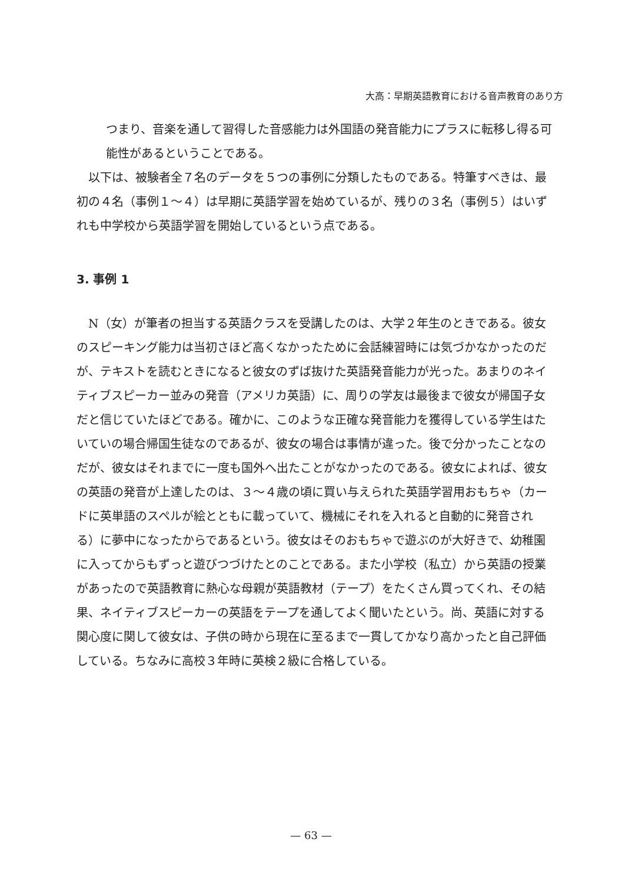大高：早期英語教育における音声教育のあり方
つまり、音楽を通して習得した音感能力は外国語の発音能力にプラスに転移し得る可能性があるということである。
　以下は、被験者全７名のデータを５つの事例に分類したものである。特筆すべきは、最初の４名（事例１～４）は早期に英語学習を始めているが、残りの３名（事例５）はいずれも中学校から英語学習を開始しているという点である。
3. 事例 1
　N（女）が筆者の担当する英語クラスを受講したのは、大学２年生のときである。彼女のスピーキング能力は当初さほど高くなかったために会話練習時には気づかなかったのだが、テキストを読むときになると彼女のずば抜けた英語発音能力が光った。あまりのネイティブスピーカー並みの発音（アメリカ英語）に、周りの学友は最後まで彼女が帰国子女だと信じていたほどである。確かに、このような正確な発音能力を獲得している学生はたいていの場合帰国生徒なのであるが、彼女の場合は事情が違った。後で分かったことなのだが、彼女はそれまでに一度も国外へ出たことがなかったのである。彼女によれば、彼女の英語の発音が上達したのは、３～４歳の頃に買い与えられた英語学習用おもちゃ（カードに英単語のスペルが絵とともに載っていて、機械にそれを入れると自動的に発音される）に夢中になったからであるという。彼女はそのおもちゃで遊ぶのが大好きで、幼稚園に入ってからもずっと遊びつづけたとのことである。また小学校（私立）から英語の授業があったので英語教育に熱心な母親が英語教材（テープ）をたくさん買ってくれ、その結果、ネイティブスピーカーの英語をテープを通してよく聞いたという。尚、英語に対する関心度に関して彼女は、子供の時から現在に至るまで一貫してかなり高かったと自己評価している。ちなみに高校３年時に英検２級に合格している。
— 63 —